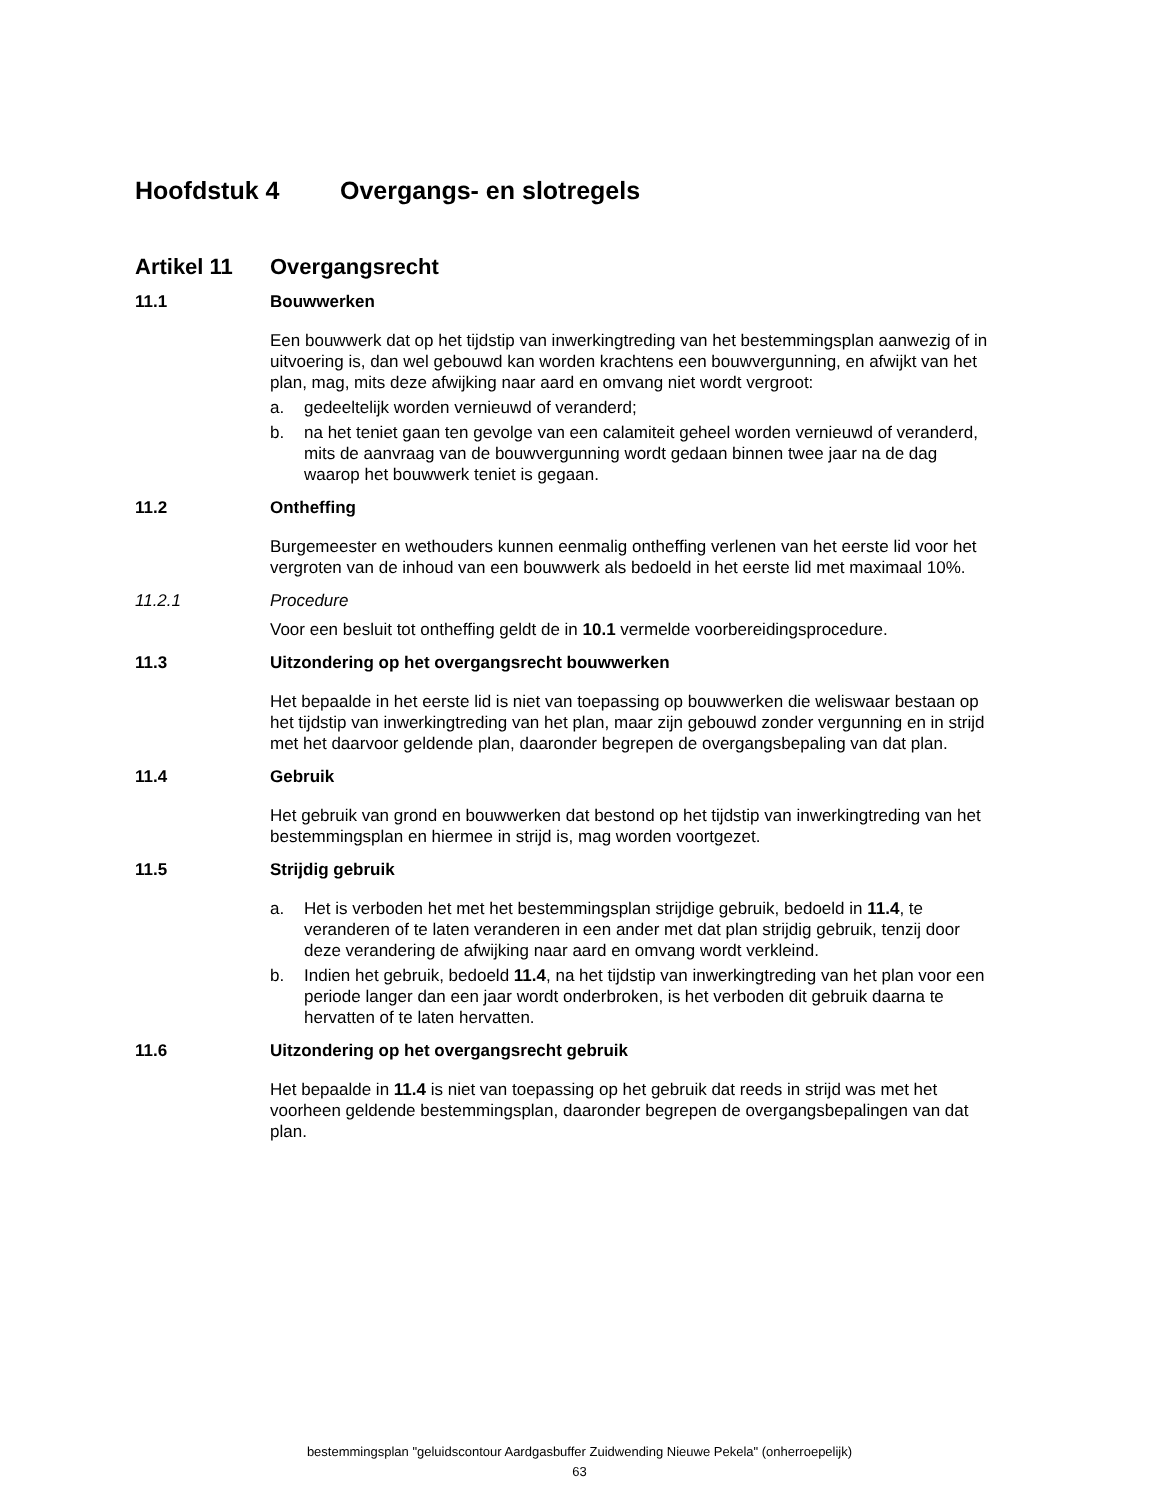Hoofdstuk 4 Overgangs- en slotregels
Artikel 11 Overgangsrecht
11.1 Bouwwerken
Een bouwwerk dat op het tijdstip van inwerkingtreding van het bestemmingsplan aanwezig of in uitvoering is, dan wel gebouwd kan worden krachtens een bouwvergunning, en afwijkt van het plan, mag, mits deze afwijking naar aard en omvang niet wordt vergroot:
a. gedeeltelijk worden vernieuwd of veranderd;
b. na het teniet gaan ten gevolge van een calamiteit geheel worden vernieuwd of veranderd, mits de aanvraag van de bouwvergunning wordt gedaan binnen twee jaar na de dag waarop het bouwwerk teniet is gegaan.
11.2 Ontheffing
Burgemeester en wethouders kunnen eenmalig ontheffing verlenen van het eerste lid voor het vergroten van de inhoud van een bouwwerk als bedoeld in het eerste lid met maximaal 10%.
11.2.1 Procedure
Voor een besluit tot ontheffing geldt de in 10.1 vermelde voorbereidingsprocedure.
11.3 Uitzondering op het overgangsrecht bouwwerken
Het bepaalde in het eerste lid is niet van toepassing op bouwwerken die weliswaar bestaan op het tijdstip van inwerkingtreding van het plan, maar zijn gebouwd zonder vergunning en in strijd met het daarvoor geldende plan, daaronder begrepen de overgangsbepaling van dat plan.
11.4 Gebruik
Het gebruik van grond en bouwwerken dat bestond op het tijdstip van inwerkingtreding van het bestemmingsplan en hiermee in strijd is, mag worden voortgezet.
11.5 Strijdig gebruik
a. Het is verboden het met het bestemmingsplan strijdige gebruik, bedoeld in 11.4, te veranderen of te laten veranderen in een ander met dat plan strijdig gebruik, tenzij door deze verandering de afwijking naar aard en omvang wordt verkleind.
b. Indien het gebruik, bedoeld 11.4, na het tijdstip van inwerkingtreding van het plan voor een periode langer dan een jaar wordt onderbroken, is het verboden dit gebruik daarna te hervatten of te laten hervatten.
11.6 Uitzondering op het overgangsrecht gebruik
Het bepaalde in 11.4 is niet van toepassing op het gebruik dat reeds in strijd was met het voorheen geldende bestemmingsplan, daaronder begrepen de overgangsbepalingen van dat plan.
bestemmingsplan "geluidscontour Aardgasbuffer Zuidwending Nieuwe Pekela" (onherroepelijk)
63